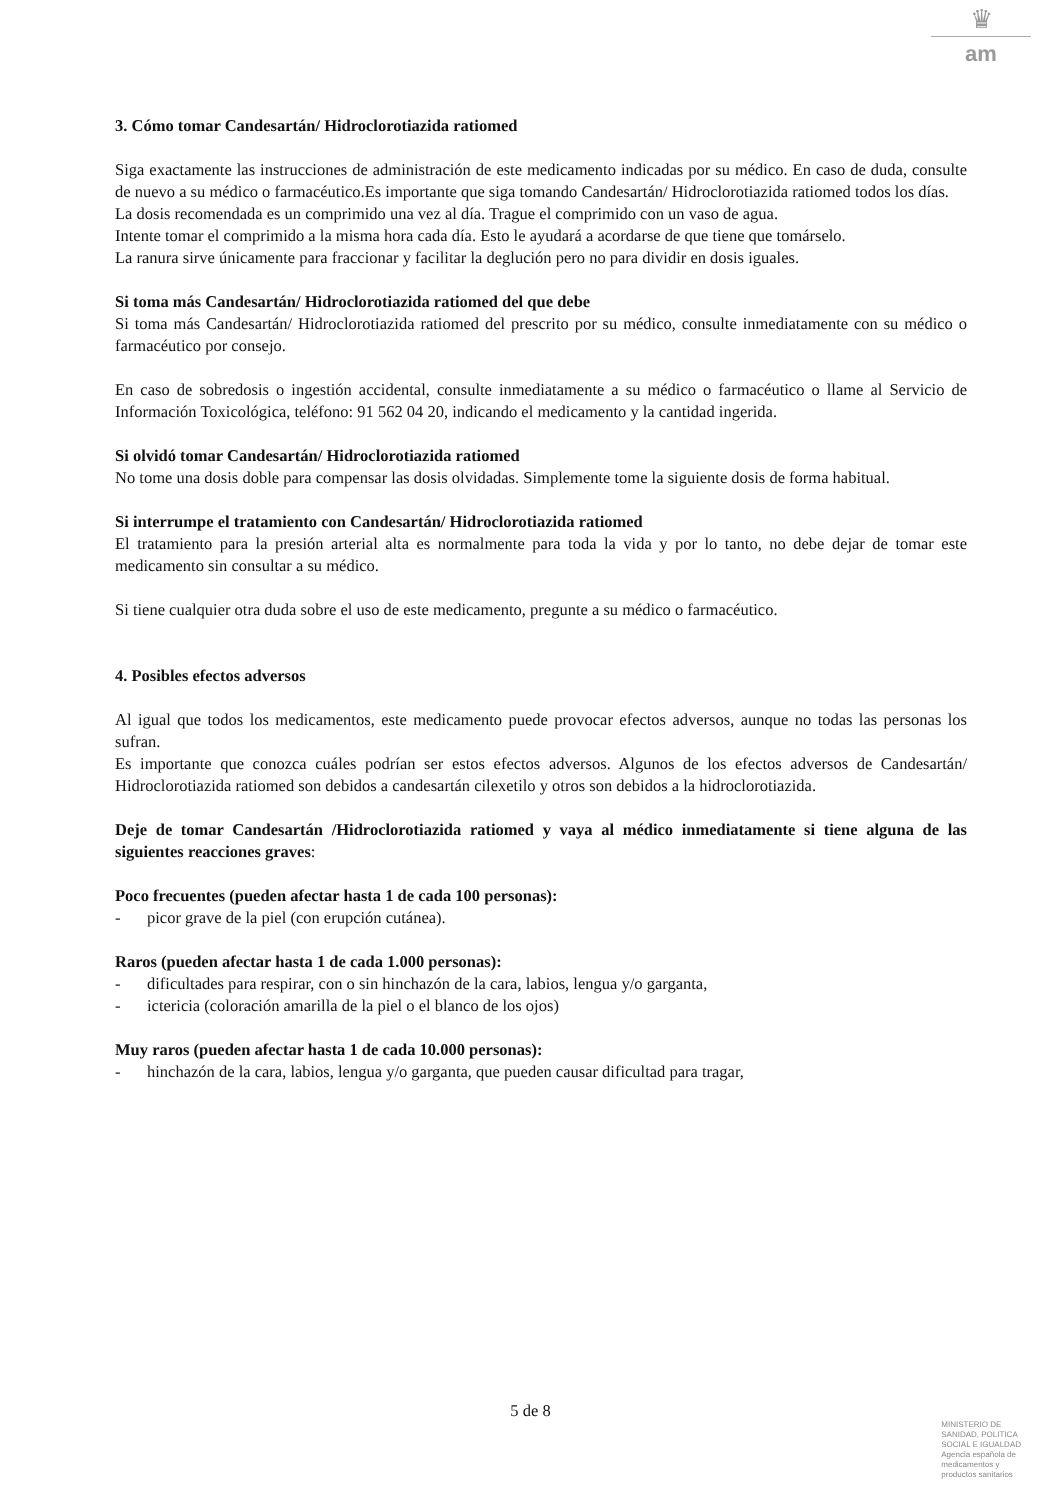♛
am
3. Cómo tomar Candesartán/ Hidroclorotiazida ratiomed
Siga exactamente las instrucciones de administración de este medicamento indicadas por su médico. En caso de duda, consulte de nuevo a su médico o farmacéutico.Es importante que siga tomando Candesartán/ Hidroclorotiazida ratiomed todos los días.
La dosis recomendada es un comprimido una vez al día. Trague el comprimido con un vaso de agua.
Intente tomar el comprimido a la misma hora cada día. Esto le ayudará a acordarse de que tiene que tomárselo.
La ranura sirve únicamente para fraccionar y facilitar la deglución pero no para dividir en dosis iguales.
Si toma más Candesartán/ Hidroclorotiazida ratiomed del que debe
Si toma más Candesartán/ Hidroclorotiazida ratiomed del prescrito por su médico, consulte inmediatamente con su médico o farmacéutico por consejo.
En caso de sobredosis o ingestión accidental, consulte inmediatamente a su médico o farmacéutico o llame al Servicio de Información Toxicológica, teléfono: 91 562 04 20, indicando el medicamento y la cantidad ingerida.
Si olvidó tomar Candesartán/ Hidroclorotiazida ratiomed
No tome una dosis doble para compensar las dosis olvidadas. Simplemente tome la siguiente dosis de forma habitual.
Si interrumpe el tratamiento con Candesartán/ Hidroclorotiazida ratiomed
El tratamiento para la presión arterial alta es normalmente para toda la vida y por lo tanto, no debe dejar de tomar este medicamento sin consultar a su médico.
Si tiene cualquier otra duda sobre el uso de este medicamento, pregunte a su médico o farmacéutico.
4. Posibles efectos adversos
Al igual que todos los medicamentos, este medicamento puede provocar efectos adversos, aunque no todas las personas los sufran.
Es importante que conozca cuáles podrían ser estos efectos adversos. Algunos de los efectos adversos de Candesartán/ Hidroclorotiazida ratiomed son debidos a candesartán cilexetilo y otros son debidos a la hidroclorotiazida.
Deje de tomar Candesartán /Hidroclorotiazida ratiomed y vaya al médico inmediatamente si tiene alguna de las siguientes reacciones graves:
Poco frecuentes (pueden afectar hasta 1 de cada 100 personas):
- picor grave de la piel (con erupción cutánea).
Raros (pueden afectar hasta 1 de cada 1.000 personas):
- dificultades para respirar, con o sin hinchazón de la cara, labios, lengua y/o garganta,
- ictericia (coloración amarilla de la piel o el blanco de los ojos)
Muy raros (pueden afectar hasta 1 de cada 10.000 personas):
- hinchazón de la cara, labios, lengua y/o garganta, que pueden causar dificultad para tragar,
5 de 8
MINISTERIO DE
SANIDAD, POLITICA
SOCIAL E IGUALDAD
Agencia española de
medicamentos y
productos sanitarios